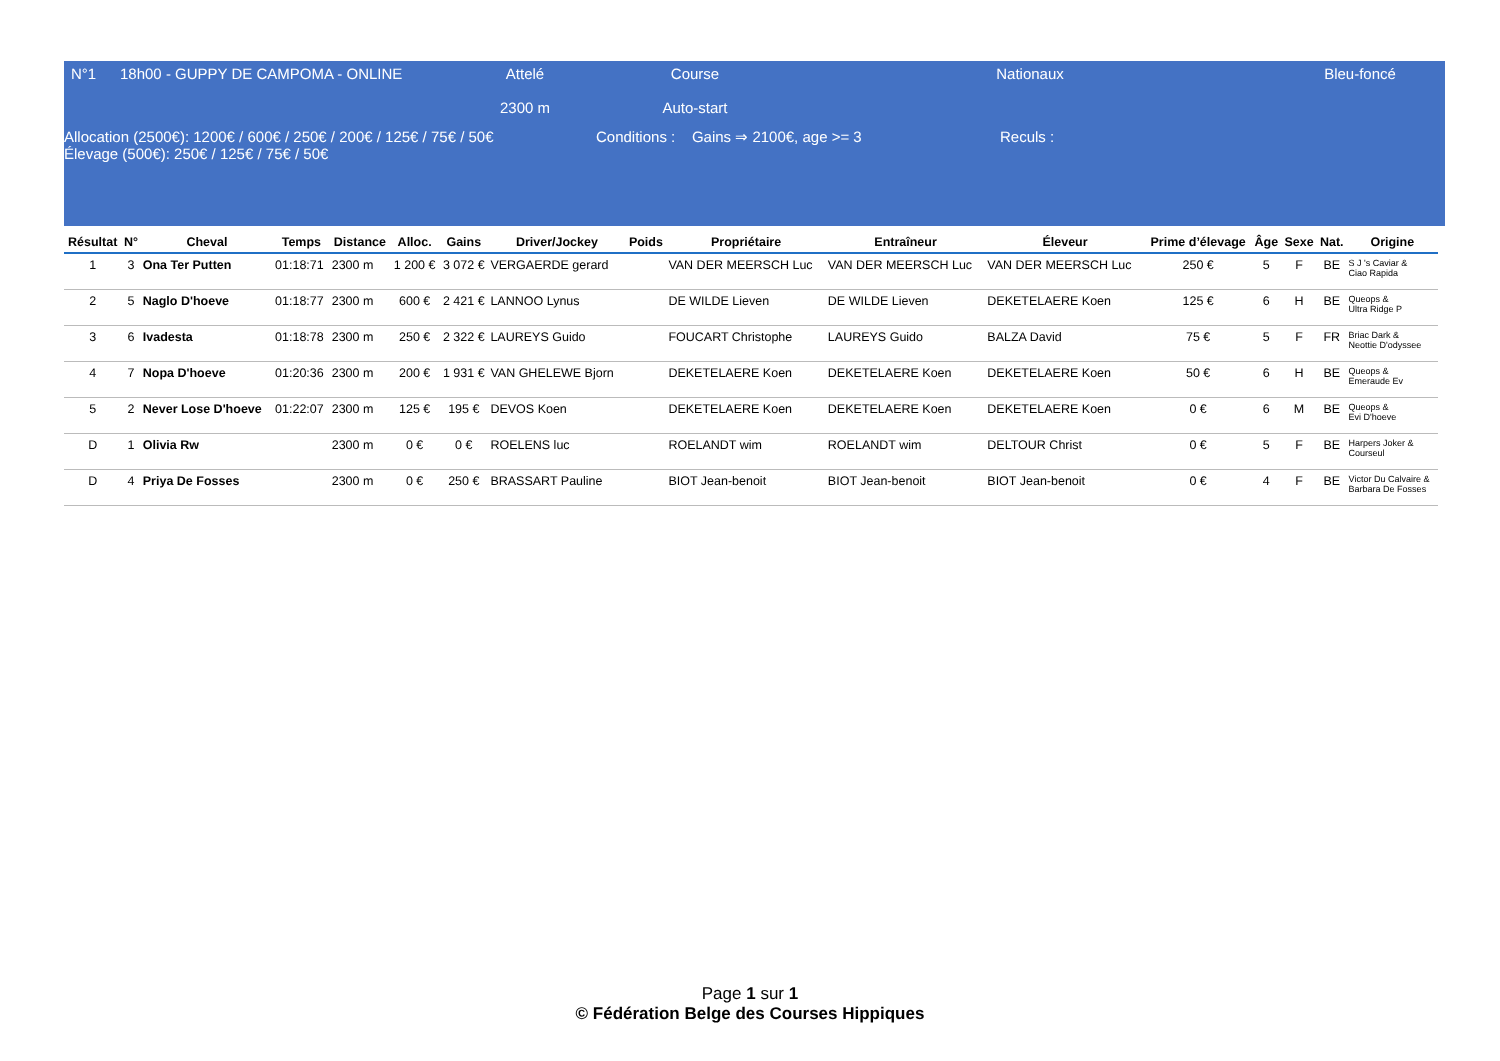N°1 18h00 - GUPPY DE CAMPOMA - ONLINE Attelé
2300 m
Course
Auto-start
Nationaux Bleu-foncé
Allocation (2500€): 1200€ / 600€ / 250€ / 200€ / 125€ / 75€ / 50€
Élevage (500€): 250€ / 125€ / 75€ / 50€
Conditions : Gains ⇒ 2100€, age >= 3 Reculs :
| Résultat | N° | Cheval | Temps | Distance | Alloc. | Gains | Driver/Jockey | Poids | Propriétaire | Entraîneur | Éleveur | Prime d’élevage | Âge | Sexe | Nat. | Origine |
| --- | --- | --- | --- | --- | --- | --- | --- | --- | --- | --- | --- | --- | --- | --- | --- | --- |
| 1 | 3 | Ona Ter Putten | 01:18:71 | 2300 m | 1 200 € | 3 072 € | VERGAERDE gerard | | VAN DER MEERSCH Luc | VAN DER MEERSCH Luc | VAN DER MEERSCH Luc | 250 € | 5 | F | BE | S J 's Caviar & Ciao Rapida |
| 2 | 5 | Naglo D'hoeve | 01:18:77 | 2300 m | 600 € | 2 421 € | LANNOO Lynus | | DE WILDE Lieven | DE WILDE Lieven | DEKETELAERE Koen | 125 € | 6 | H | BE | Queops & Ultra Ridge P |
| 3 | 6 | Ivadesta | 01:18:78 | 2300 m | 250 € | 2 322 € | LAUREYS Guido | | FOUCART Christophe | LAUREYS Guido | BALZA David | 75 € | 5 | F | FR | Briac Dark & Neottie D'odyssee |
| 4 | 7 | Nopa D'hoeve | 01:20:36 | 2300 m | 200 € | 1 931 € | VAN GHELEWE Bjorn | | DEKETELAERE Koen | DEKETELAERE Koen | DEKETELAERE Koen | 50 € | 6 | H | BE | Queops & Emeraude Ev |
| 5 | 2 | Never Lose D'hoeve | 01:22:07 | 2300 m | 125 € | 195 € | DEVOS Koen | | DEKETELAERE Koen | DEKETELAERE Koen | DEKETELAERE Koen | 0 € | 6 | M | BE | Queops & Evi D'hoeve |
| D | 1 | Olivia Rw | | 2300 m | 0 € | 0 € | ROELENS luc | | ROELANDT wim | ROELANDT wim | DELTOUR Christ | 0 € | 5 | F | BE | Harpers Joker & Courseul |
| D | 4 | Priya De Fosses | | 2300 m | 0 € | 250 € | BRASSART Pauline | | BIOT Jean-benoit | BIOT Jean-benoit | BIOT Jean-benoit | 0 € | 4 | F | BE | Victor Du Calvaire & Barbara De Fosses |
Page 1 sur 1
© Fédération Belge des Courses Hippiques